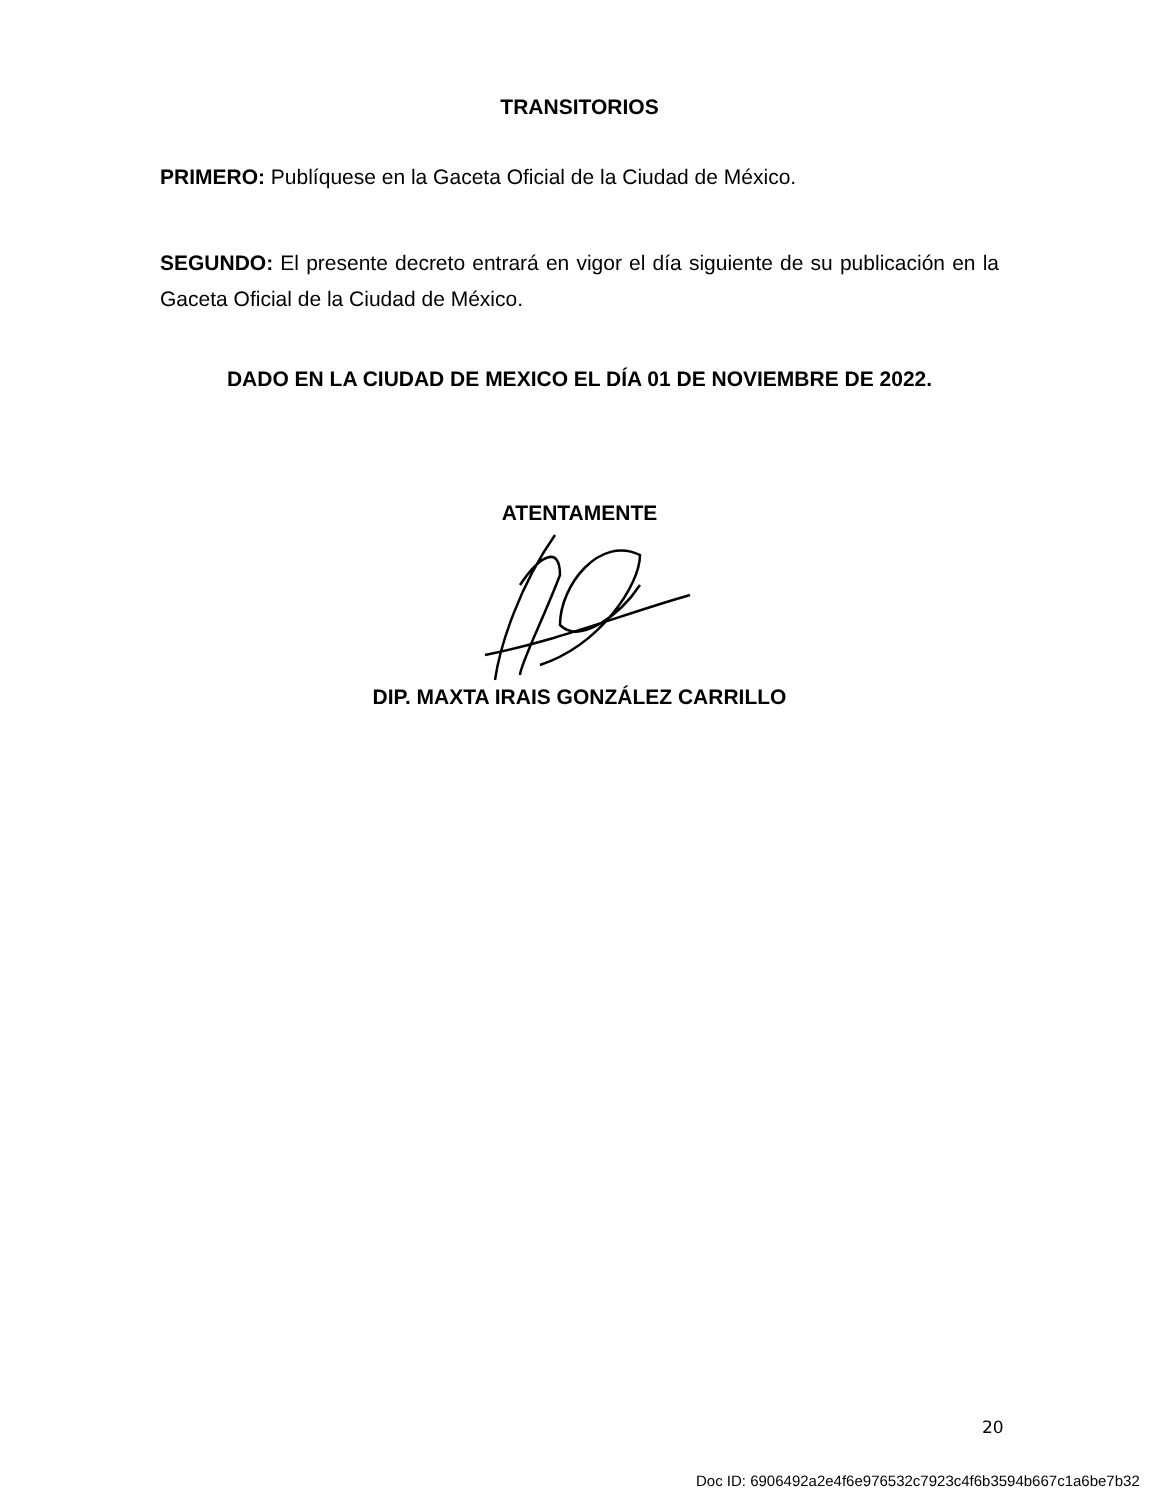TRANSITORIOS
PRIMERO: Publíquese en la Gaceta Oficial de la Ciudad de México.
SEGUNDO: El presente decreto entrará en vigor el día siguiente de su publicación en la Gaceta Oficial de la Ciudad de México.
DADO EN LA CIUDAD DE MEXICO EL DÍA 01 DE NOVIEMBRE DE 2022.
ATENTAMENTE
DIP. MAXTA IRAIS GONZÁLEZ CARRILLO
20
Doc ID: 6906492a2e4f6e976532c7923c4f6b3594b667c1a6be7b32